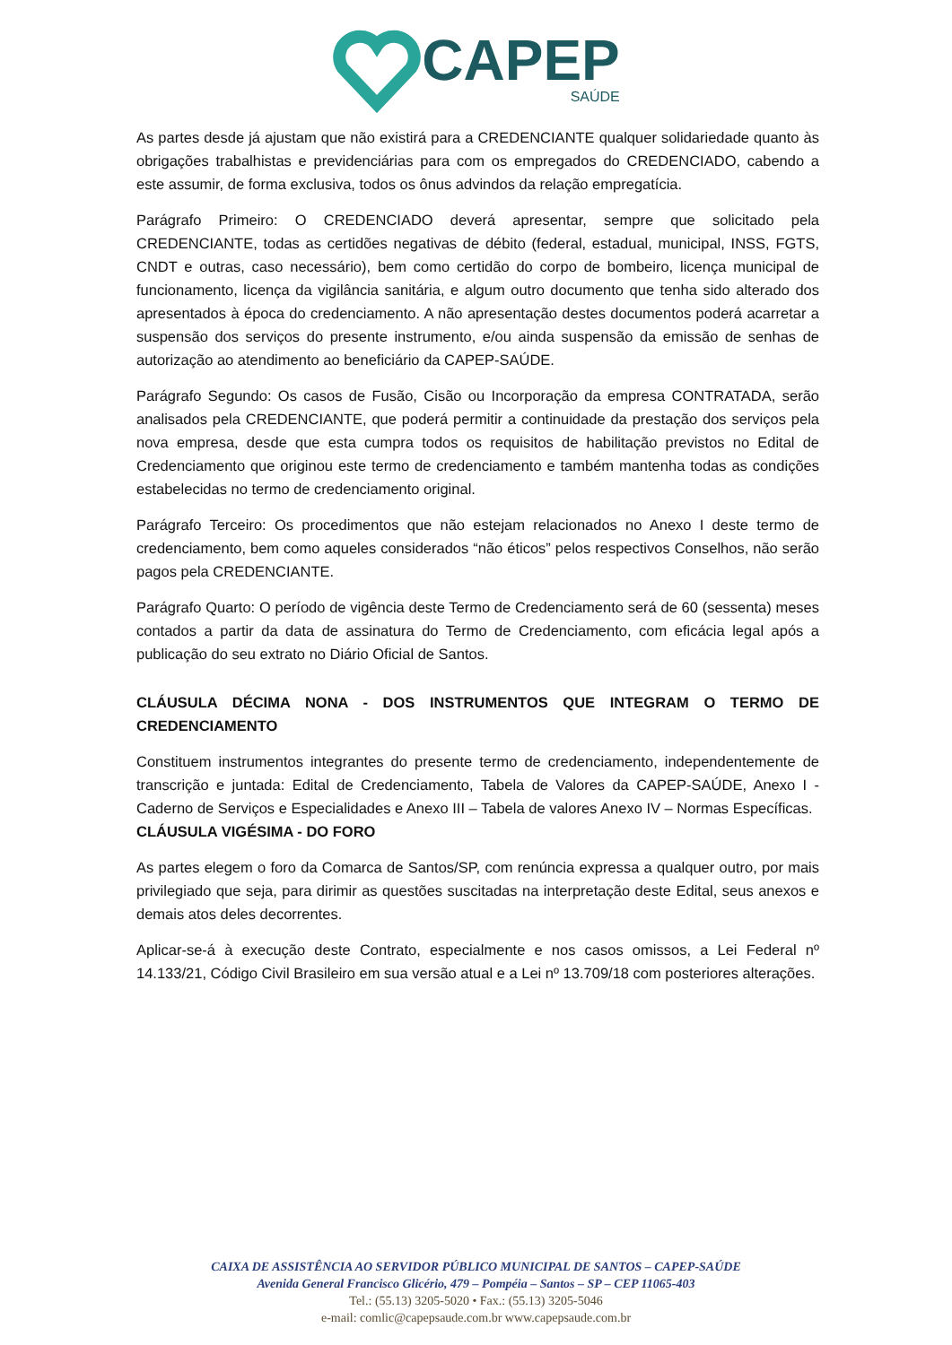CAPEP
SAÚDE
As partes desde já ajustam que não existirá para a CREDENCIANTE qualquer solidariedade quanto às obrigações trabalhistas e previdenciárias para com os empregados do CREDENCIADO, cabendo a este assumir, de forma exclusiva, todos os ônus advindos da relação empregatícia.
Parágrafo Primeiro: O CREDENCIADO deverá apresentar, sempre que solicitado pela CREDENCIANTE, todas as certidões negativas de débito (federal, estadual, municipal, INSS, FGTS, CNDT e outras, caso necessário), bem como certidão do corpo de bombeiro, licença municipal de funcionamento, licença da vigilância sanitária, e algum outro documento que tenha sido alterado dos apresentados à época do credenciamento. A não apresentação destes documentos poderá acarretar a suspensão dos serviços do presente instrumento, e/ou ainda suspensão da emissão de senhas de autorização ao atendimento ao beneficiário da CAPEP-SAÚDE.
Parágrafo Segundo: Os casos de Fusão, Cisão ou Incorporação da empresa CONTRATADA, serão analisados pela CREDENCIANTE, que poderá permitir a continuidade da prestação dos serviços pela nova empresa, desde que esta cumpra todos os requisitos de habilitação previstos no Edital de Credenciamento que originou este termo de credenciamento e também mantenha todas as condições estabelecidas no termo de credenciamento original.
Parágrafo Terceiro: Os procedimentos que não estejam relacionados no Anexo I deste termo de credenciamento, bem como aqueles considerados “não éticos” pelos respectivos Conselhos, não serão pagos pela CREDENCIANTE.
Parágrafo Quarto: O período de vigência deste Termo de Credenciamento será de 60 (sessenta) meses contados a partir da data de assinatura do Termo de Credenciamento, com eficácia legal após a publicação do seu extrato no Diário Oficial de Santos.
CLÁUSULA DÉCIMA NONA - DOS INSTRUMENTOS QUE INTEGRAM O TERMO DE CREDENCIAMENTO
Constituem instrumentos integrantes do presente termo de credenciamento, independentemente de transcrição e juntada: Edital de Credenciamento, Tabela de Valores da CAPEP-SAÚDE, Anexo I - Caderno de Serviços e Especialidades e Anexo III – Tabela de valores Anexo IV – Normas Específicas.
CLÁUSULA VIGÉSIMA - DO FORO
As partes elegem o foro da Comarca de Santos/SP, com renúncia expressa a qualquer outro, por mais privilegiado que seja, para dirimir as questões suscitadas na interpretação deste Edital, seus anexos e demais atos deles decorrentes.
Aplicar-se-á à execução deste Contrato, especialmente e nos casos omissos, a Lei Federal nº 14.133/21, Código Civil Brasileiro em sua versão atual e a Lei nº 13.709/18 com posteriores alterações.
CAIXA DE ASSISTÊNCIA AO SERVIDOR PÚBLICO MUNICIPAL DE SANTOS – CAPEP-SAÚDE
Avenida General Francisco Glicério, 479 – Pompéia – Santos – SP – CEP 11065-403
Tel.: (55.13) 3205-5020 • Fax.: (55.13) 3205-5046
e-mail: comlic@capepsaude.com.br www.capepsaude.com.br